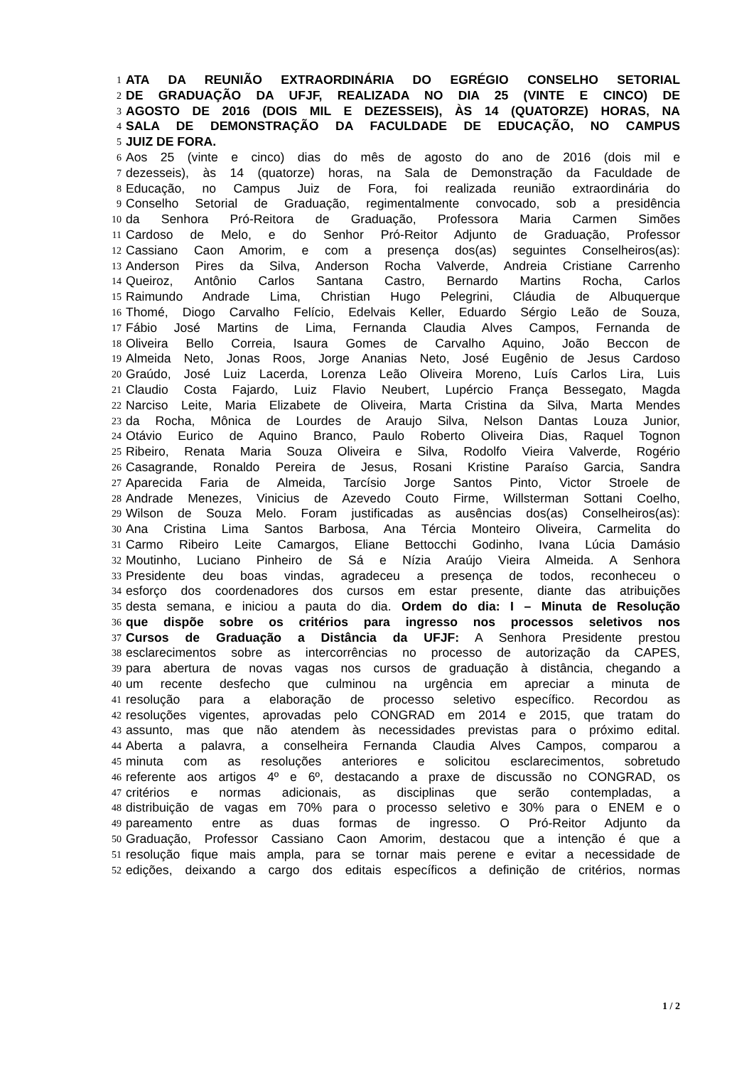1 ATA DA REUNIÃO EXTRAORDINÁRIA DO EGRÉGIO CONSELHO SETORIAL
2 DE GRADUAÇÃO DA UFJF, REALIZADA NO DIA 25 (VINTE E CINCO) DE
3 AGOSTO DE 2016 (DOIS MIL E DEZESSEIS), ÀS 14 (QUATORZE) HORAS, NA
4 SALA DE DEMONSTRAÇÃO DA FACULDADE DE EDUCAÇÃO, NO CAMPUS
5 JUIZ DE FORA.
6 Aos 25 (vinte e cinco) dias do mês de agosto do ano de 2016 (dois mil e
7 dezesseis), às 14 (quatorze) horas, na Sala de Demonstração da Faculdade de
8 Educação, no Campus Juiz de Fora, foi realizada reunião extraordinária do
9 Conselho Setorial de Graduação, regimentalmente convocado, sob a presidência
10 da Senhora Pró-Reitora de Graduação, Professora Maria Carmen Simões
11 Cardoso de Melo, e do Senhor Pró-Reitor Adjunto de Graduação, Professor
12 Cassiano Caon Amorim, e com a presença dos(as) seguintes Conselheiros(as):
13 Anderson Pires da Silva, Anderson Rocha Valverde, Andreia Cristiane Carrenho
14 Queiroz, Antônio Carlos Santana Castro, Bernardo Martins Rocha, Carlos
15 Raimundo Andrade Lima, Christian Hugo Pelegrini, Cláudia de Albuquerque
16 Thomé, Diogo Carvalho Felício, Edelvais Keller, Eduardo Sérgio Leão de Souza,
17 Fábio José Martins de Lima, Fernanda Claudia Alves Campos, Fernanda de
18 Oliveira Bello Correia, Isaura Gomes de Carvalho Aquino, João Beccon de
19 Almeida Neto, Jonas Roos, Jorge Ananias Neto, José Eugênio de Jesus Cardoso
20 Graúdo, José Luiz Lacerda, Lorenza Leão Oliveira Moreno, Luís Carlos Lira, Luis
21 Claudio Costa Fajardo, Luiz Flavio Neubert, Lupércio França Bessegato, Magda
22 Narciso Leite, Maria Elizabete de Oliveira, Marta Cristina da Silva, Marta Mendes
23 da Rocha, Mônica de Lourdes de Araujo Silva, Nelson Dantas Louza Junior,
24 Otávio Eurico de Aquino Branco, Paulo Roberto Oliveira Dias, Raquel Tognon
25 Ribeiro, Renata Maria Souza Oliveira e Silva, Rodolfo Vieira Valverde, Rogério
26 Casagrande, Ronaldo Pereira de Jesus, Rosani Kristine Paraíso Garcia, Sandra
27 Aparecida Faria de Almeida, Tarcísio Jorge Santos Pinto, Victor Stroele de
28 Andrade Menezes, Vinicius de Azevedo Couto Firme, Willsterman Sottani Coelho,
29 Wilson de Souza Melo. Foram justificadas as ausências dos(as) Conselheiros(as):
30 Ana Cristina Lima Santos Barbosa, Ana Tércia Monteiro Oliveira, Carmelita do
31 Carmo Ribeiro Leite Camargos, Eliane Bettocchi Godinho, Ivana Lúcia Damásio
32 Moutinho, Luciano Pinheiro de Sá e Nízia Araújo Vieira Almeida. A Senhora
33 Presidente deu boas vindas, agradeceu a presença de todos, reconheceu o
34 esforço dos coordenadores dos cursos em estar presente, diante das atribuições
35 desta semana, e iniciou a pauta do dia. Ordem do dia: I – Minuta de Resolução
36 que dispõe sobre os critérios para ingresso nos processos seletivos nos
37 Cursos de Graduação a Distância da UFJF: A Senhora Presidente prestou
38 esclarecimentos sobre as intercorrências no processo de autorização da CAPES,
39 para abertura de novas vagas nos cursos de graduação à distância, chegando a
40 um recente desfecho que culminou na urgência em apreciar a minuta de
41 resolução para a elaboração de processo seletivo específico. Recordou as
42 resoluções vigentes, aprovadas pelo CONGRAD em 2014 e 2015, que tratam do
43 assunto, mas que não atendem às necessidades previstas para o próximo edital.
44 Aberta a palavra, a conselheira Fernanda Claudia Alves Campos, comparou a
45 minuta com as resoluções anteriores e solicitou esclarecimentos, sobretudo
46 referente aos artigos 4º e 6º, destacando a praxe de discussão no CONGRAD, os
47 critérios e normas adicionais, as disciplinas que serão contempladas, a
48 distribuição de vagas em 70% para o processo seletivo e 30% para o ENEM e o
49 pareamento entre as duas formas de ingresso. O Pró-Reitor Adjunto da
50 Graduação, Professor Cassiano Caon Amorim, destacou que a intenção é que a
51 resolução fique mais ampla, para se tornar mais perene e evitar a necessidade de
52 edições, deixando a cargo dos editais específicos a definição de critérios, normas
1 / 2